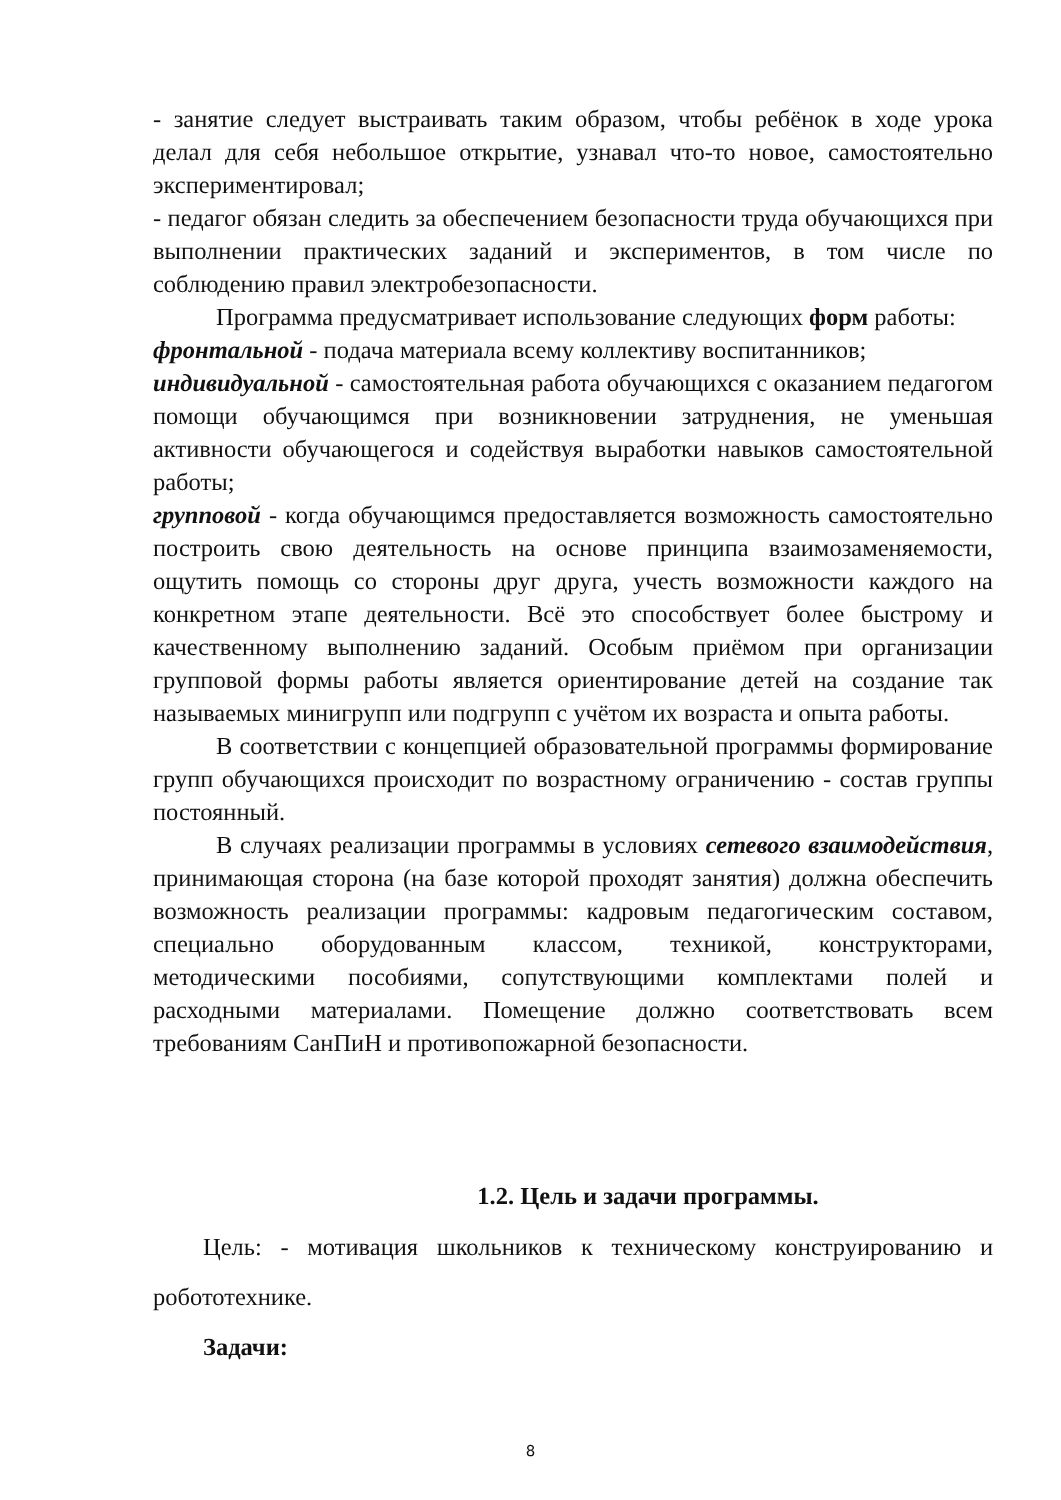- занятие следует выстраивать таким образом, чтобы ребёнок в ходе урока делал для себя небольшое открытие, узнавал что-то новое, самостоятельно экспериментировал;
- педагог обязан следить за обеспечением безопасности труда обучающихся при выполнении практических заданий и экспериментов, в том числе по соблюдению правил электробезопасности.
Программа предусматривает использование следующих форм работы:
фронтальной - подача материала всему коллективу воспитанников;
индивидуальной - самостоятельная работа обучающихся с оказанием педагогом помощи обучающимся при возникновении затруднения, не уменьшая активности обучающегося и содействуя выработки навыков самостоятельной работы;
групповой - когда обучающимся предоставляется возможность самостоятельно построить свою деятельность на основе принципа взаимозаменяемости, ощутить помощь со стороны друг друга, учесть возможности каждого на конкретном этапе деятельности. Всё это способствует более быстрому и качественному выполнению заданий. Особым приёмом при организации групповой формы работы является ориентирование детей на создание так называемых минигрупп или подгрупп с учётом их возраста и опыта работы.
В соответствии с концепцией образовательной программы формирование групп обучающихся происходит по возрастному ограничению - состав группы постоянный.
В случаях реализации программы в условиях сетевого взаимодействия, принимающая сторона (на базе которой проходят занятия) должна обеспечить возможность реализации программы: кадровым педагогическим составом, специально оборудованным классом, техникой, конструкторами, методическими пособиями, сопутствующими комплектами полей и расходными материалами. Помещение должно соответствовать всем требованиям СанПиН и противопожарной безопасности.
1.2. Цель и задачи программы.
Цель: - мотивация школьников к техническому конструированию и робототехнике.
Задачи:
8